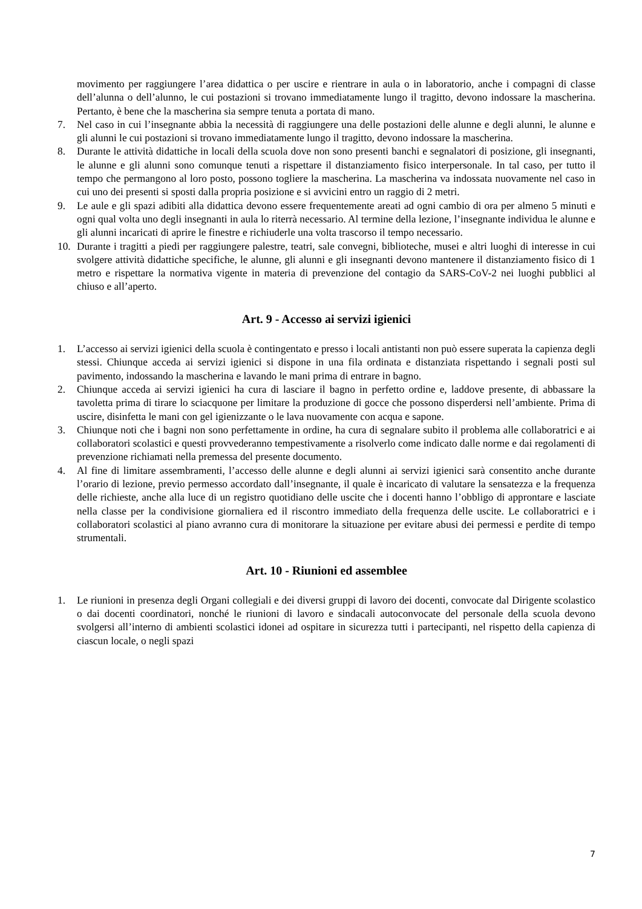movimento per raggiungere l’area didattica o per uscire e rientrare in aula o in laboratorio, anche i compagni di classe dell’alunna o dell’alunno, le cui postazioni si trovano immediatamente lungo il tragitto, devono indossare la mascherina. Pertanto, è bene che la mascherina sia sempre tenuta a portata di mano.
7. Nel caso in cui l’insegnante abbia la necessità di raggiungere una delle postazioni delle alunne e degli alunni, le alunne e gli alunni le cui postazioni si trovano immediatamente lungo il tragitto, devono indossare la mascherina.
8. Durante le attività didattiche in locali della scuola dove non sono presenti banchi e segnalatori di posizione, gli insegnanti, le alunne e gli alunni sono comunque tenuti a rispettare il distanziamento fisico interpersonale. In tal caso, per tutto il tempo che permangono al loro posto, possono togliere la mascherina. La mascherina va indossata nuovamente nel caso in cui uno dei presenti si sposti dalla propria posizione e si avvicini entro un raggio di 2 metri.
9. Le aule e gli spazi adibiti alla didattica devono essere frequentemente areati ad ogni cambio di ora per almeno 5 minuti e ogni qual volta uno degli insegnanti in aula lo riterrà necessario. Al termine della lezione, l’insegnante individua le alunne e gli alunni incaricati di aprire le finestre e richiuderle una volta trascorso il tempo necessario.
10. Durante i tragitti a piedi per raggiungere palestre, teatri, sale convegni, biblioteche, musei e altri luoghi di interesse in cui svolgere attività didattiche specifiche, le alunne, gli alunni e gli insegnanti devono mantenere il distanziamento fisico di 1 metro e rispettare la normativa vigente in materia di prevenzione del contagio da SARS-CoV-2 nei luoghi pubblici al chiuso e all’aperto.
Art. 9 - Accesso ai servizi igienici
1. L’accesso ai servizi igienici della scuola è contingentato e presso i locali antistanti non può essere superata la capienza degli stessi. Chiunque acceda ai servizi igienici si dispone in una fila ordinata e distanziata rispettando i segnali posti sul pavimento, indossando la mascherina e lavando le mani prima di entrare in bagno.
2. Chiunque acceda ai servizi igienici ha cura di lasciare il bagno in perfetto ordine e, laddove presente, di abbassare la tavoletta prima di tirare lo sciacquone per limitare la produzione di gocce che possono disperdersi nell’ambiente. Prima di uscire, disinfetta le mani con gel igienizzante o le lava nuovamente con acqua e sapone.
3. Chiunque noti che i bagni non sono perfettamente in ordine, ha cura di segnalare subito il problema alle collaboratrici e ai collaboratori scolastici e questi provvederanno tempestivamente a risolverlo come indicato dalle norme e dai regolamenti di prevenzione richiamati nella premessa del presente documento.
4. Al fine di limitare assembramenti, l’accesso delle alunne e degli alunni ai servizi igienici sarà consentito anche durante l’orario di lezione, previo permesso accordato dall’insegnante, il quale è incaricato di valutare la sensatezza e la frequenza delle richieste, anche alla luce di un registro quotidiano delle uscite che i docenti hanno l’obbligo di approntare e lasciate nella classe per la condivisione giornaliera ed il riscontro immediato della frequenza delle uscite. Le collaboratrici e i collaboratori scolastici al piano avranno cura di monitorare la situazione per evitare abusi dei permessi e perdite di tempo strumentali.
Art. 10 - Riunioni ed assemblee
1. Le riunioni in presenza degli Organi collegiali e dei diversi gruppi di lavoro dei docenti, convocate dal Dirigente scolastico o dai docenti coordinatori, nonché le riunioni di lavoro e sindacali autoconvocate del personale della scuola devono svolgersi all’interno di ambienti scolastici idonei ad ospitare in sicurezza tutti i partecipanti, nel rispetto della capienza di ciascun locale, o negli spazi
7